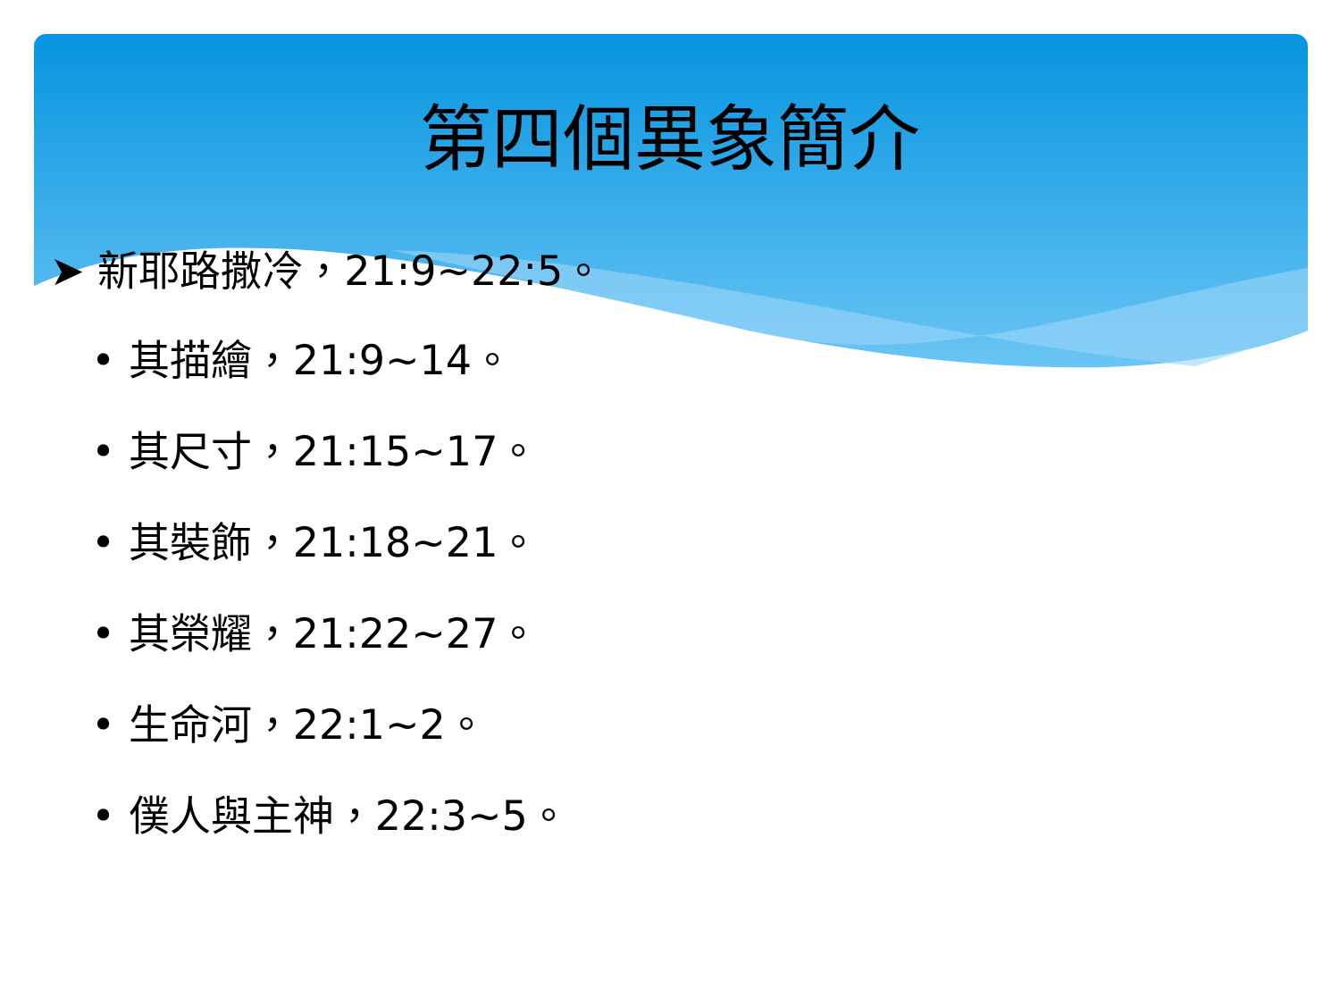第四個異象簡介
➤ 新耶路撒冷，21:9~22:5。
• 其描繪，21:9~14。
• 其尺寸，21:15~17。
• 其裝飾，21:18~21。
• 其榮耀，21:22~27。
• 生命河，22:1~2。
• 僕人與主神，22:3~5。